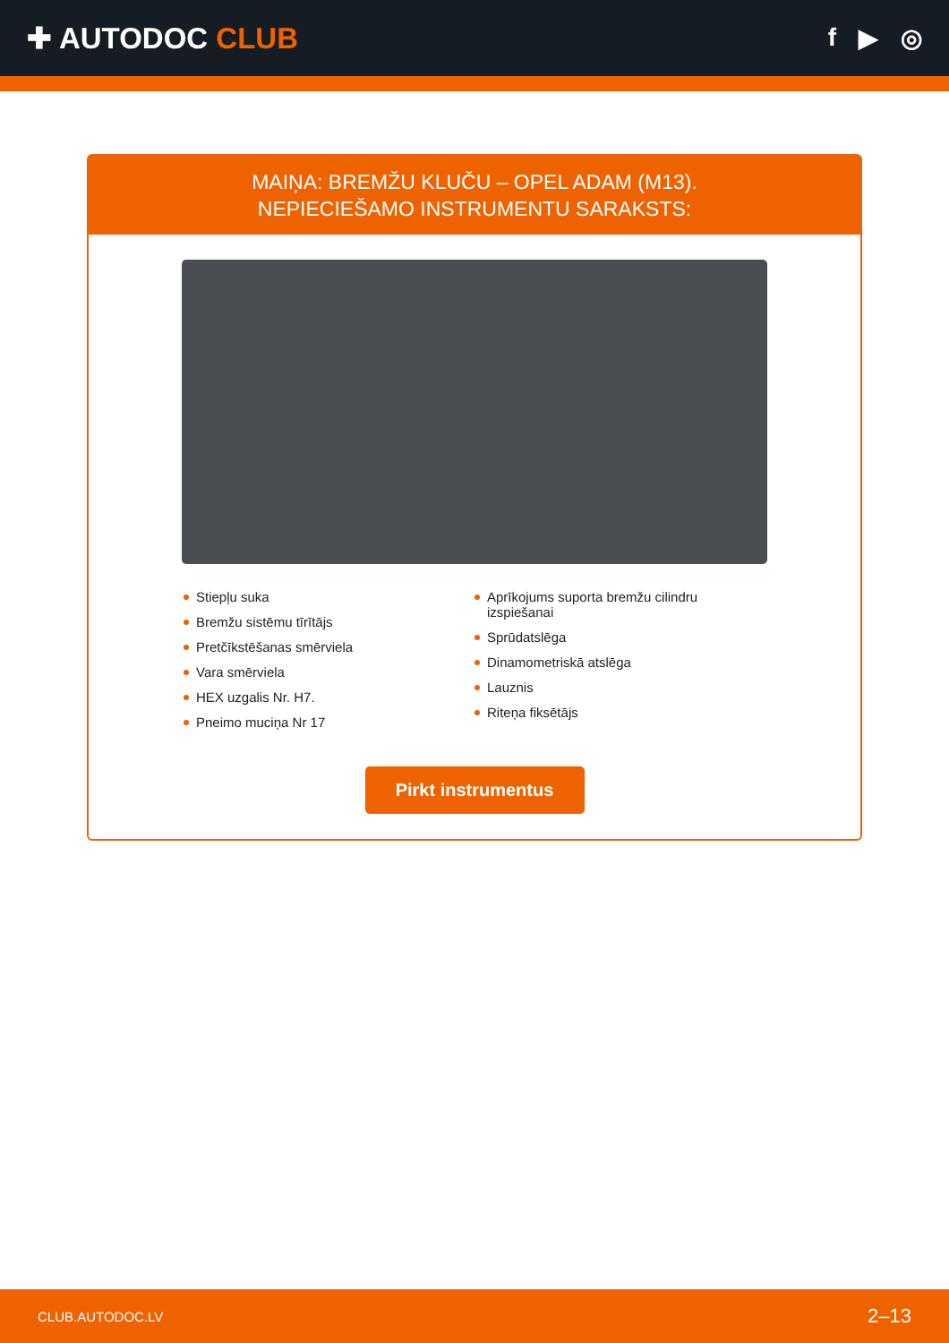✚ AUTODOC CLUB
f ▶ ◎
MAIŅA: BREMŽU KLUČU – OPEL ADAM (M13).
NEPIECIEŠAMO INSTRUMENTU SARAKSTS:
Stiepļu suka
Bremžu sistēmu tīrītājs
Pretčīkstēšanas smērviela
Vara smērviela
HEX uzgalis Nr. H7.
Pneimo muciņa Nr 17
Aprīkojums suporta bremžu cilindru izspiešanai
Sprūdatslēga
Dinamometriskā atslēga
Lauznis
Riteņa fiksētājs
Pirkt instrumentus
CLUB.AUTODOC.LV 2–13